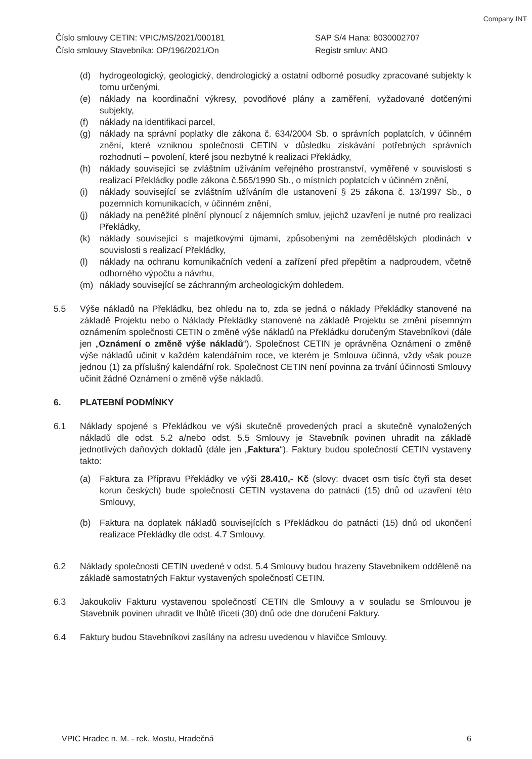Company INT
Číslo smlouvy CETIN: VPIC/MS/2021/000181
Číslo smlouvy Stavebníka: OP/196/2021/On
SAP S/4 Hana: 8030002707
Registr smluv: ANO
(d) hydrogeologický, geologický, dendrologický a ostatní odborné posudky zpracované subjekty k tomu určenými,
(e) náklady na koordinační výkresy, povodňové plány a zaměření, vyžadované dotčenými subjekty,
(f) náklady na identifikaci parcel,
(g) náklady na správní poplatky dle zákona č. 634/2004 Sb. o správních poplatcích, v účinném znění, které vzniknou společnosti CETIN v důsledku získávání potřebných správních rozhodnutí – povolení, které jsou nezbytné k realizaci Překládky,
(h) náklady související se zvláštním užíváním veřejného prostranství, vyměřené v souvislosti s realizací Překládky podle zákona č.565/1990 Sb., o místních poplatcích v účinném znění,
(i) náklady související se zvláštním užíváním dle ustanovení § 25 zákona č. 13/1997 Sb., o pozemních komunikacích, v účinném znění,
(j) náklady na peněžité plnění plynoucí z nájemních smluv, jejichž uzavření je nutné pro realizaci Překládky,
(k) náklady související s majetkovými újmami, způsobenými na zemědělských plodinách v souvislosti s realizací Překládky,
(l) náklady na ochranu komunikačních vedení a zařízení před přepětím a nadproudem, včetně odborného výpočtu a návrhu,
(m) náklady související se záchranným archeologickým dohledem.
5.5 Výše nákladů na Překládku, bez ohledu na to, zda se jedná o náklady Překládky stanovené na základě Projektu nebo o Náklady Překládky stanovené na základě Projektu se změní písemným oznámením společnosti CETIN o změně výše nákladů na Překládku doručeným Stavebníkovi (dále jen „Oznámení o změně výše nákladů“). Společnost CETIN je oprávněna Oznámení o změně výše nákladů učinit v každém kalendářním roce, ve kterém je Smlouva účinná, vždy však pouze jednou (1) za příslušný kalendářní rok. Společnost CETIN není povinna za trvání účinnosti Smlouvy učinit žádné Oznámení o změně výše nákladů.
6. PLATEBNÍ PODMÍNKY
6.1 Náklady spojené s Překládkou ve výši skutečně provedených prací a skutečně vynaložených nákladů dle odst. 5.2 a/nebo odst. 5.5 Smlouvy je Stavebník povinen uhradit na základě jednotlivých daňových dokladů (dále jen „Faktura“). Faktury budou společností CETIN vystaveny takto:
(a) Faktura za Přípravu Překládky ve výši 28.410,- Kč (slovy: dvacet osm tisíc čtyři sta deset korun českých) bude společností CETIN vystavena do patnácti (15) dnů od uzavření této Smlouvy,
(b) Faktura na doplatek nákladů souvisejících s Překládkou do patnácti (15) dnů od ukončení realizace Překládky dle odst. 4.7 Smlouvy.
6.2 Náklady společnosti CETIN uvedené v odst. 5.4 Smlouvy budou hrazeny Stavebníkem odděleně na základě samostatných Faktur vystavených společností CETIN.
6.3 Jakoukoliv Fakturu vystavenou společností CETIN dle Smlouvy a v souladu se Smlouvou je Stavebník povinen uhradit ve lhůtě třiceti (30) dnů ode dne doručení Faktury.
6.4 Faktury budou Stavebníkovi zasílány na adresu uvedenou v hlavičce Smlouvy.
VPIC Hradec n. M. - rek. Mostu, Hradečná 6